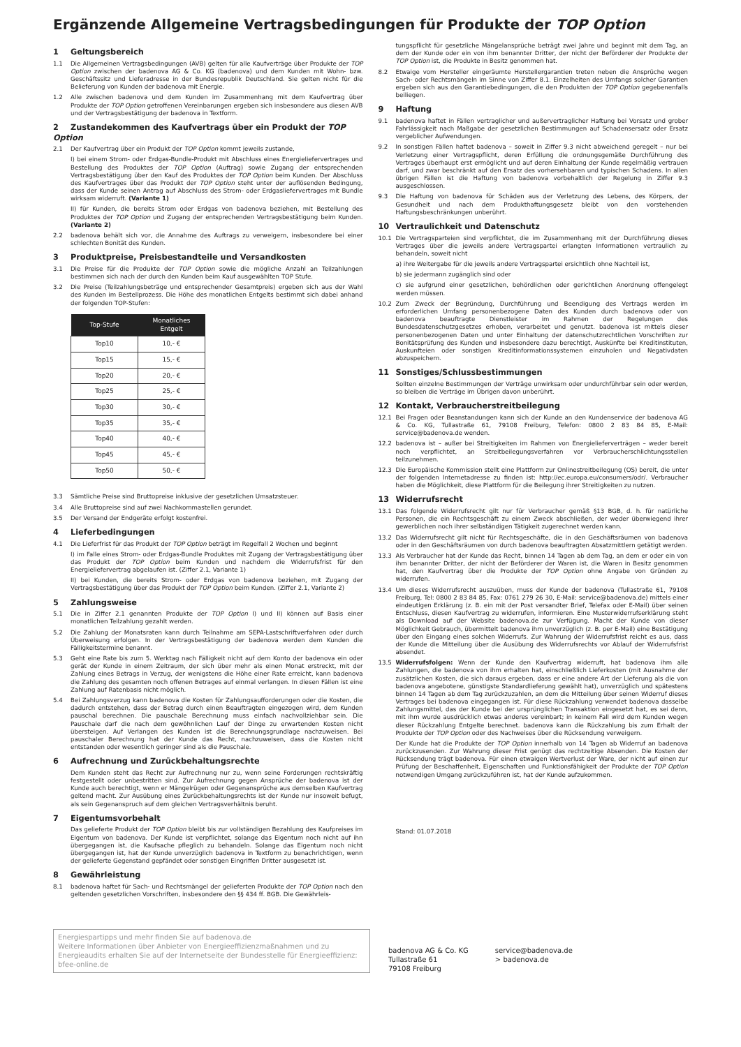Ergänzende Allgemeine Vertragsbedingungen für Produkte der TOP Option
1 Geltungsbereich
1.1 Die Allgemeinen Vertragsbedingungen (AVB) gelten für alle Kaufverträge über Produkte der TOP Option zwischen der badenova AG & Co. KG (badenova) und dem Kunden mit Wohn- bzw. Geschäftssitz und Lieferadresse in der Bundesrepublik Deutschland. Sie gelten nicht für die Belieferung von Kunden der badenova mit Energie.
1.2 Alle zwischen badenova und dem Kunden im Zusammenhang mit dem Kaufvertrag über Produkte der TOP Option getroffenen Vereinbarungen ergeben sich insbesondere aus diesen AVB und der Vertragsbestätigung der badenova in Textform.
2 Zustandekommen des Kaufvertrags über ein Produkt der TOP Option
2.1 Der Kaufvertrag über ein Produkt der TOP Option kommt jeweils zustande,
I) bei einem Strom- oder Erdgas-Bundle-Produkt mit Abschluss eines Energieliefervertrages und Bestellung des Produktes der TOP Option (Auftrag) sowie Zugang der entsprechenden Vertragsbestätigung über den Kauf des Produktes der TOP Option beim Kunden. Der Abschluss des Kaufvertrages über das Produkt der TOP Option steht unter der auflösenden Bedingung, dass der Kunde seinen Antrag auf Abschluss des Strom- oder Erdgasliefervertrages mit Bundle wirksam widerruft. (Variante 1)
II) für Kunden, die bereits Strom oder Erdgas von badenova beziehen, mit Bestellung des Produktes der TOP Option und Zugang der entsprechenden Vertragsbestätigung beim Kunden. (Variante 2)
2.2 badenova behält sich vor, die Annahme des Auftrags zu verweigern, insbesondere bei einer schlechten Bonität des Kunden.
3 Produktpreise, Preisbestandteile und Versandkosten
3.1 Die Preise für die Produkte der TOP Option sowie die mögliche Anzahl an Teilzahlungen bestimmen sich nach der durch den Kunden beim Kauf ausgewählten TOP Stufe.
3.2 Die Preise (Teilzahlungsbeträge und entsprechender Gesamtpreis) ergeben sich aus der Wahl des Kunden im Bestellprozess. Die Höhe des monatlichen Entgelts bestimmt sich dabei anhand der folgenden TOP-Stufen:
| Top-Stufe | Monatliches Entgelt |
| --- | --- |
| Top10 | 10,- € |
| Top15 | 15,- € |
| Top20 | 20,- € |
| Top25 | 25,- € |
| Top30 | 30,- € |
| Top35 | 35,- € |
| Top40 | 40,- € |
| Top45 | 45,- € |
| Top50 | 50,- € |
3.3 Sämtliche Preise sind Bruttopreise inklusive der gesetzlichen Umsatzsteuer.
3.4 Alle Bruttopreise sind auf zwei Nachkommastellen gerundet.
3.5 Der Versand der Endgeräte erfolgt kostenfrei.
4 Lieferbedingungen
4.1 Die Lieferfrist für das Produkt der TOP Option beträgt im Regelfall 2 Wochen und beginnt
I) im Falle eines Strom- oder Erdgas-Bundle Produktes mit Zugang der Vertragsbestätigung über das Produkt der TOP Option beim Kunden und nachdem die Widerrufsfrist für den Energieliefervertrag abgelaufen ist. (Ziffer 2.1, Variante 1)
II) bei Kunden, die bereits Strom- oder Erdgas von badenova beziehen, mit Zugang der Vertragsbestätigung über das Produkt der TOP Option beim Kunden. (Ziffer 2.1, Variante 2)
5 Zahlungsweise
5.1 Die in Ziffer 2.1 genannten Produkte der TOP Option I) und II) können auf Basis einer monatlichen Teilzahlung gezahlt werden.
5.2 Die Zahlung der Monatsraten kann durch Teilnahme am SEPA-Lastschriftverfahren oder durch Überweisung erfolgen. In der Vertragsbestätigung der badenova werden dem Kunden die Fälligkeitstermine benannt.
5.3 Geht eine Rate bis zum 5. Werktag nach Fälligkeit nicht auf dem Konto der badenova ein oder gerät der Kunde in einem Zeitraum, der sich über mehr als einen Monat erstreckt, mit der Zahlung eines Betrags in Verzug, der wenigstens die Höhe einer Rate erreicht, kann badenova die Zahlung des gesamten noch offenen Betrages auf einmal verlangen. In diesen Fällen ist eine Zahlung auf Ratenbasis nicht möglich.
5.4 Bei Zahlungsverzug kann badenova die Kosten für Zahlungsaufforderungen oder die Kosten, die dadurch entstehen, dass der Betrag durch einen Beauftragten eingezogen wird, dem Kunden pauschal berechnen. Die pauschale Berechnung muss einfach nachvollziehbar sein. Die Pauschale darf die nach dem gewöhnlichen Lauf der Dinge zu erwartenden Kosten nicht übersteigen. Auf Verlangen des Kunden ist die Berechnungsgrundlage nachzuweisen. Bei pauschaler Berechnung hat der Kunde das Recht, nachzuweisen, dass die Kosten nicht entstanden oder wesentlich geringer sind als die Pauschale.
6 Aufrechnung und Zurückbehaltungsrechte
Dem Kunden steht das Recht zur Aufrechnung nur zu, wenn seine Forderungen rechtskräftig festgestellt oder unbestritten sind. Zur Aufrechnung gegen Ansprüche der badenova ist der Kunde auch berechtigt, wenn er Mängelrügen oder Gegenansprüche aus demselben Kaufvertrag geltend macht. Zur Ausübung eines Zurückbehaltungsrechts ist der Kunde nur insoweit befugt, als sein Gegenanspruch auf dem gleichen Vertragsverhältnis beruht.
7 Eigentumsvorbehalt
Das gelieferte Produkt der TOP Option bleibt bis zur vollständigen Bezahlung des Kaufpreises im Eigentum von badenova. Der Kunde ist verpflichtet, solange das Eigentum noch nicht auf ihn übergegangen ist, die Kaufsache pfleglich zu behandeln. Solange das Eigentum noch nicht übergegangen ist, hat der Kunde unverzüglich badenova in Textform zu benachrichtigen, wenn der gelieferte Gegenstand gepfändet oder sonstigen Eingriffen Dritter ausgesetzt ist.
8 Gewährleistung
8.1 badenova haftet für Sach- und Rechtsmängel der gelieferten Produkte der TOP Option nach den geltenden gesetzlichen Vorschriften, insbesondere den §§ 434 ff. BGB. Die Gewährleis-
tungspflicht für gesetzliche Mängelansprüche beträgt zwei Jahre und beginnt mit dem Tag, an dem der Kunde oder ein von ihm benannter Dritter, der nicht der Beförderer der Produkte der TOP Option ist, die Produkte in Besitz genommen hat.
8.2 Etwaige vom Hersteller eingeräumte Herstellergarantien treten neben die Ansprüche wegen Sach- oder Rechtsmängeln im Sinne von Ziffer 8.1. Einzelheiten des Umfangs solcher Garantien ergeben sich aus den Garantiebedingungen, die den Produkten der TOP Option gegebenenfalls beiliegen.
9 Haftung
9.1 badenova haftet in Fällen vertraglicher und außervertraglicher Haftung bei Vorsatz und grober Fahrlässigkeit nach Maßgabe der gesetzlichen Bestimmungen auf Schadensersatz oder Ersatz vergeblicher Aufwendungen.
9.2 In sonstigen Fällen haftet badenova – soweit in Ziffer 9.3 nicht abweichend geregelt – nur bei Verletzung einer Vertragspflicht, deren Erfüllung die ordnungsgemäße Durchführung des Vertrages überhaupt erst ermöglicht und auf deren Einhaltung der Kunde regelmäßig vertrauen darf, und zwar beschränkt auf den Ersatz des vorhersehbaren und typischen Schadens. In allen übrigen Fällen ist die Haftung von badenova vorbehaltlich der Regelung in Ziffer 9.3 ausgeschlossen.
9.3 Die Haftung von badenova für Schäden aus der Verletzung des Lebens, des Körpers, der Gesundheit und nach dem Produkthaftungsgesetz bleibt von den vorstehenden Haftungsbeschränkungen unberührt.
10 Vertraulichkeit und Datenschutz
10.1 Die Vertragsparteien sind verpflichtet, die im Zusammenhang mit der Durchführung dieses Vertrages über die jeweils andere Vertragspartei erlangten Informationen vertraulich zu behandeln, soweit nicht
a) ihre Weitergabe für die jeweils andere Vertragspartei ersichtlich ohne Nachteil ist,
b) sie jedermann zugänglich sind oder
c) sie aufgrund einer gesetzlichen, behördlichen oder gerichtlichen Anordnung offengelegt werden müssen.
10.2 Zum Zweck der Begründung, Durchführung und Beendigung des Vertrags werden im erforderlichen Umfang personenbezogene Daten des Kunden durch badenova oder von badenova beauftragte Dienstleister im Rahmen der Regelungen des Bundesdatenschutzgesetzes erhoben, verarbeitet und genutzt. badenova ist mittels dieser personenbezogenen Daten und unter Einhaltung der datenschutzrechtlichen Vorschriften zur Bonitätsprüfung des Kunden und insbesondere dazu berechtigt, Auskünfte bei Kreditinstituten, Auskunfteien oder sonstigen Kreditinformationssystemen einzuholen und Negativdaten abzuspeichern.
11 Sonstiges/Schlussbestimmungen
Sollten einzelne Bestimmungen der Verträge unwirksam oder undurchführbar sein oder werden, so bleiben die Verträge im Übrigen davon unberührt.
12 Kontakt, Verbraucherstreitbeilegung
12.1 Bei Fragen oder Beanstandungen kann sich der Kunde an den Kundenservice der badenova AG & Co. KG, Tullastraße 61, 79108 Freiburg, Telefon: 0800 2 83 84 85, E-Mail: service@badenova.de wenden.
12.2 badenova ist – außer bei Streitigkeiten im Rahmen von Energielieferverträgen – weder bereit noch verpflichtet, an Streitbeilegungsverfahren vor Verbraucherschlichtungsstellen teilzunehmen.
12.3 Die Europäische Kommission stellt eine Plattform zur Onlinestreitbeilegung (OS) bereit, die unter der folgenden Internetadresse zu finden ist: http://ec.europa.eu/consumers/odr/. Verbraucher haben die Möglichkeit, diese Plattform für die Beilegung ihrer Streitigkeiten zu nutzen.
13 Widerrufsrecht
13.1 Das folgende Widerrufsrecht gilt nur für Verbraucher gemäß §13 BGB, d. h. für natürliche Personen, die ein Rechtsgeschäft zu einem Zweck abschließen, der weder überwiegend ihrer gewerblichen noch ihrer selbständigen Tätigkeit zugerechnet werden kann.
13.2 Das Widerrufsrecht gilt nicht für Rechtsgeschäfte, die in den Geschäftsräumen von badenova oder in den Geschäftsräumen von durch badenova beauftragten Absatzmittlern getätigt werden.
13.3 Als Verbraucher hat der Kunde das Recht, binnen 14 Tagen ab dem Tag, an dem er oder ein von ihm benannter Dritter, der nicht der Beförderer der Waren ist, die Waren in Besitz genommen hat, den Kaufvertrag über die Produkte der TOP Option ohne Angabe von Gründen zu widerrufen.
13.4 Um dieses Widerrufsrecht auszuüben, muss der Kunde der badenova (Tullastraße 61, 79108 Freiburg, Tel: 0800 2 83 84 85, Fax: 0761 279 26 30, E-Mail: service@badenova.de) mittels einer eindeutigen Erklärung (z. B. ein mit der Post versandter Brief, Telefax oder E-Mail) über seinen Entschluss, diesen Kaufvertrag zu widerrufen, informieren. Eine Musterwiderrufserklärung steht als Download auf der Website badenova.de zur Verfügung. Macht der Kunde von dieser Möglichkeit Gebrauch, übermittelt badenova ihm unverzüglich (z. B. per E-Mail) eine Bestätigung über den Eingang eines solchen Widerrufs. Zur Wahrung der Widerrufsfrist reicht es aus, dass der Kunde die Mitteilung über die Ausübung des Widerrufsrechts vor Ablauf der Widerrufsfrist absendet.
13.5 Widerrufsfolgen: Wenn der Kunde den Kaufvertrag widerruft, hat badenova ihm alle Zahlungen, die badenova von ihm erhalten hat, einschließlich Lieferkosten (mit Ausnahme der zusätzlichen Kosten, die sich daraus ergeben, dass er eine andere Art der Lieferung als die von badenova angebotene, günstigste Standardlieferung gewählt hat), unverzüglich und spätestens binnen 14 Tagen ab dem Tag zurückzuzahlen, an dem die Mitteilung über seinen Widerruf dieses Vertrages bei badenova eingegangen ist. Für diese Rückzahlung verwendet badenova dasselbe Zahlungsmittel, das der Kunde bei der ursprünglichen Transaktion eingesetzt hat, es sei denn, mit ihm wurde ausdrücklich etwas anderes vereinbart; in keinem Fall wird dem Kunden wegen dieser Rückzahlung Entgelte berechnet. badenova kann die Rückzahlung bis zum Erhalt der Produkte der TOP Option oder des Nachweises über die Rücksendung verweigern.
Der Kunde hat die Produkte der TOP Option innerhalb von 14 Tagen ab Widerruf an badenova zurückzusenden. Zur Wahrung dieser Frist genügt das rechtzeitige Absenden. Die Kosten der Rücksendung trägt badenova. Für einen etwaigen Wertverlust der Ware, der nicht auf einen zur Prüfung der Beschaffenheit, Eigenschaften und Funktionsfähigkeit der Produkte der TOP Option notwendigen Umgang zurückzuführen ist, hat der Kunde aufzukommen.
Stand: 01.07.2018
Energiespartipps und mehr finden Sie auf badenova.de
Weitere Informationen über Anbieter von Energieeffizienzmaßnahmen und zu Energieaudits erhalten Sie auf der Internetseite der Bundesstelle für Energieeffizienz: bfee-online.de
badenova AG & Co. KG
Tullastraße 61
79108 Freiburg
service@badenova.de
> badenova.de